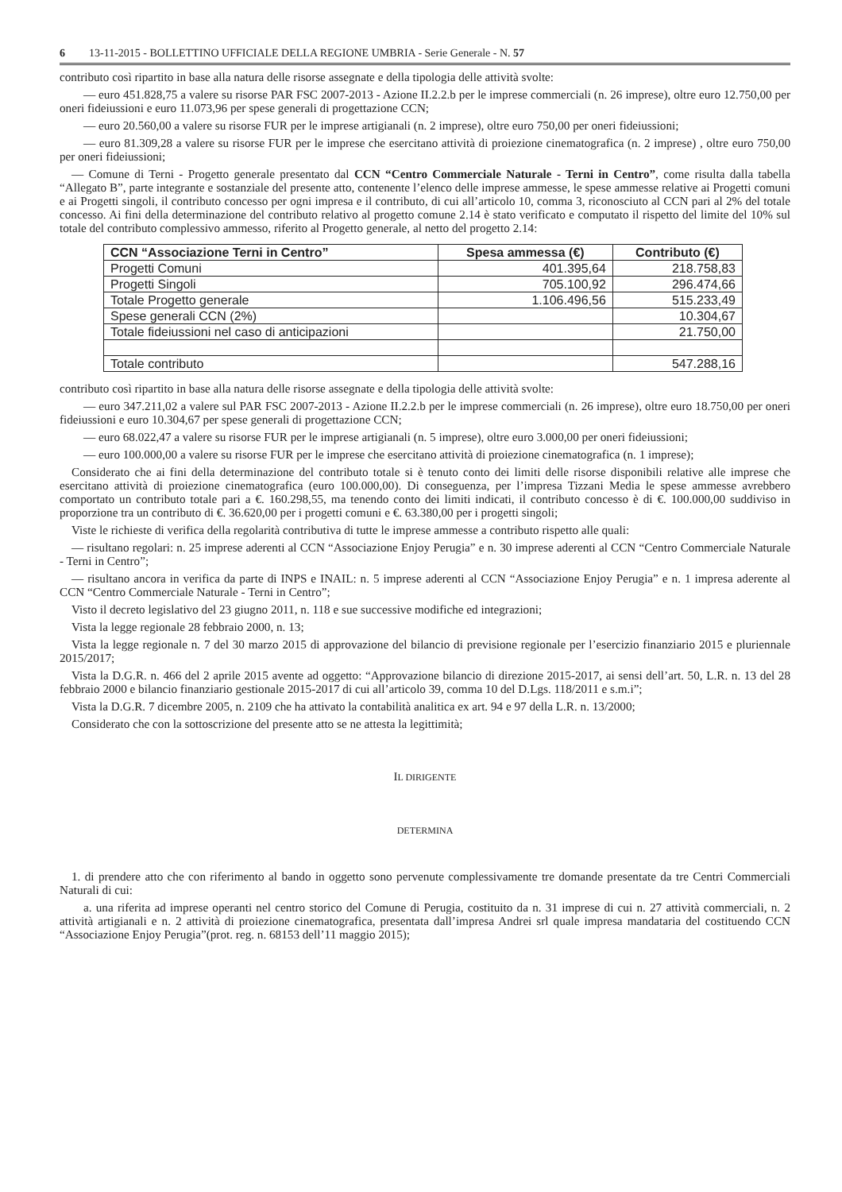6 13-11-2015 - BOLLETTINO UFFICIALE DELLA REGIONE UMBRIA - Serie Generale - N. 57
contributo così ripartito in base alla natura delle risorse assegnate e della tipologia delle attività svolte:
— euro 451.828,75 a valere su risorse PAR FSC 2007-2013 - Azione II.2.2.b per le imprese commerciali (n. 26 imprese), oltre euro 12.750,00 per oneri fideiussioni e euro 11.073,96 per spese generali di progettazione CCN;
— euro 20.560,00 a valere su risorse FUR per le imprese artigianali (n. 2 imprese), oltre euro 750,00 per oneri fideiussioni;
— euro 81.309,28 a valere su risorse FUR per le imprese che esercitano attività di proiezione cinematografica (n. 2 imprese) , oltre euro 750,00 per oneri fideiussioni;
— Comune di Terni - Progetto generale presentato dal CCN “Centro Commerciale Naturale - Terni in Centro”, come risulta dalla tabella “Allegato B”, parte integrante e sostanziale del presente atto, contenente l’elenco delle imprese ammesse, le spese ammesse relative ai Progetti comuni e ai Progetti singoli, il contributo concesso per ogni impresa e il contributo, di cui all’articolo 10, comma 3, riconosciuto al CCN pari al 2% del totale concesso. Ai fini della determinazione del contributo relativo al progetto comune 2.14 è stato verificato e computato il rispetto del limite del 10% sul totale del contributo complessivo ammesso, riferito al Progetto generale, al netto del progetto 2.14:
| CCN “Associazione Terni in Centro” | Spesa ammessa (€) | Contributo (€) |
| --- | --- | --- |
| Progetti Comuni | 401.395,64 | 218.758,83 |
| Progetti Singoli | 705.100,92 | 296.474,66 |
| Totale Progetto generale | 1.106.496,56 | 515.233,49 |
| Spese generali CCN (2%) | | 10.304,67 |
| Totale fideiussioni nel caso di anticipazioni | | 21.750,00 |
| Totale contributo | | 547.288,16 |
contributo così ripartito in base alla natura delle risorse assegnate e della tipologia delle attività svolte:
— euro 347.211,02 a valere sul PAR FSC 2007-2013 - Azione II.2.2.b per le imprese commerciali (n. 26 imprese), oltre euro 18.750,00 per oneri fideiussioni e euro 10.304,67 per spese generali di progettazione CCN;
— euro 68.022,47 a valere su risorse FUR per le imprese artigianali (n. 5 imprese), oltre euro 3.000,00 per oneri fideiussioni;
— euro 100.000,00 a valere su risorse FUR per le imprese che esercitano attività di proiezione cinematografica (n. 1 imprese);
Considerato che ai fini della determinazione del contributo totale si è tenuto conto dei limiti delle risorse disponibili relative alle imprese che esercitano attività di proiezione cinematografica (euro 100.000,00). Di conseguenza, per l’impresa Tizzani Media le spese ammesse avrebbero comportato un contributo totale pari a €. 160.298,55, ma tenendo conto dei limiti indicati, il contributo concesso è di €. 100.000,00 suddiviso in proporzione tra un contributo di €. 36.620,00 per i progetti comuni e €. 63.380,00 per i progetti singoli;
Viste le richieste di verifica della regolarità contributiva di tutte le imprese ammesse a contributo rispetto alle quali:
— risultano regolari: n. 25 imprese aderenti al CCN “Associazione Enjoy Perugia” e n. 30 imprese aderenti al CCN “Centro Commerciale Naturale - Terni in Centro”;
— risultano ancora in verifica da parte di INPS e INAIL: n. 5 imprese aderenti al CCN “Associazione Enjoy Perugia” e n. 1 impresa aderente al CCN “Centro Commerciale Naturale - Terni in Centro”;
Visto il decreto legislativo del 23 giugno 2011, n. 118 e sue successive modifiche ed integrazioni;
Vista la legge regionale 28 febbraio 2000, n. 13;
Vista la legge regionale n. 7 del 30 marzo 2015 di approvazione del bilancio di previsione regionale per l’esercizio finanziario 2015 e pluriennale 2015/2017;
Vista la D.G.R. n. 466 del 2 aprile 2015 avente ad oggetto: “Approvazione bilancio di direzione 2015-2017, ai sensi dell’art. 50, L.R. n. 13 del 28 febbraio 2000 e bilancio finanziario gestionale 2015-2017 di cui all’articolo 39, comma 10 del D.Lgs. 118/2011 e s.m.i”;
Vista la D.G.R. 7 dicembre 2005, n. 2109 che ha attivato la contabilità analitica ex art. 94 e 97 della L.R. n. 13/2000;
Considerato che con la sottoscrizione del presente atto se ne attesta la legittimità;
IL DIRIGENTE
DETERMINA
1. di prendere atto che con riferimento al bando in oggetto sono pervenute complessivamente tre domande presentate da tre Centri Commerciali Naturali di cui:
a. una riferita ad imprese operanti nel centro storico del Comune di Perugia, costituito da n. 31 imprese di cui n. 27 attività commerciali, n. 2 attività artigianali e n. 2 attività di proiezione cinematografica, presentata dall’impresa Andrei srl quale impresa mandataria del costituendo CCN “Associazione Enjoy Perugia”(prot. reg. n. 68153 dell’11 maggio 2015);